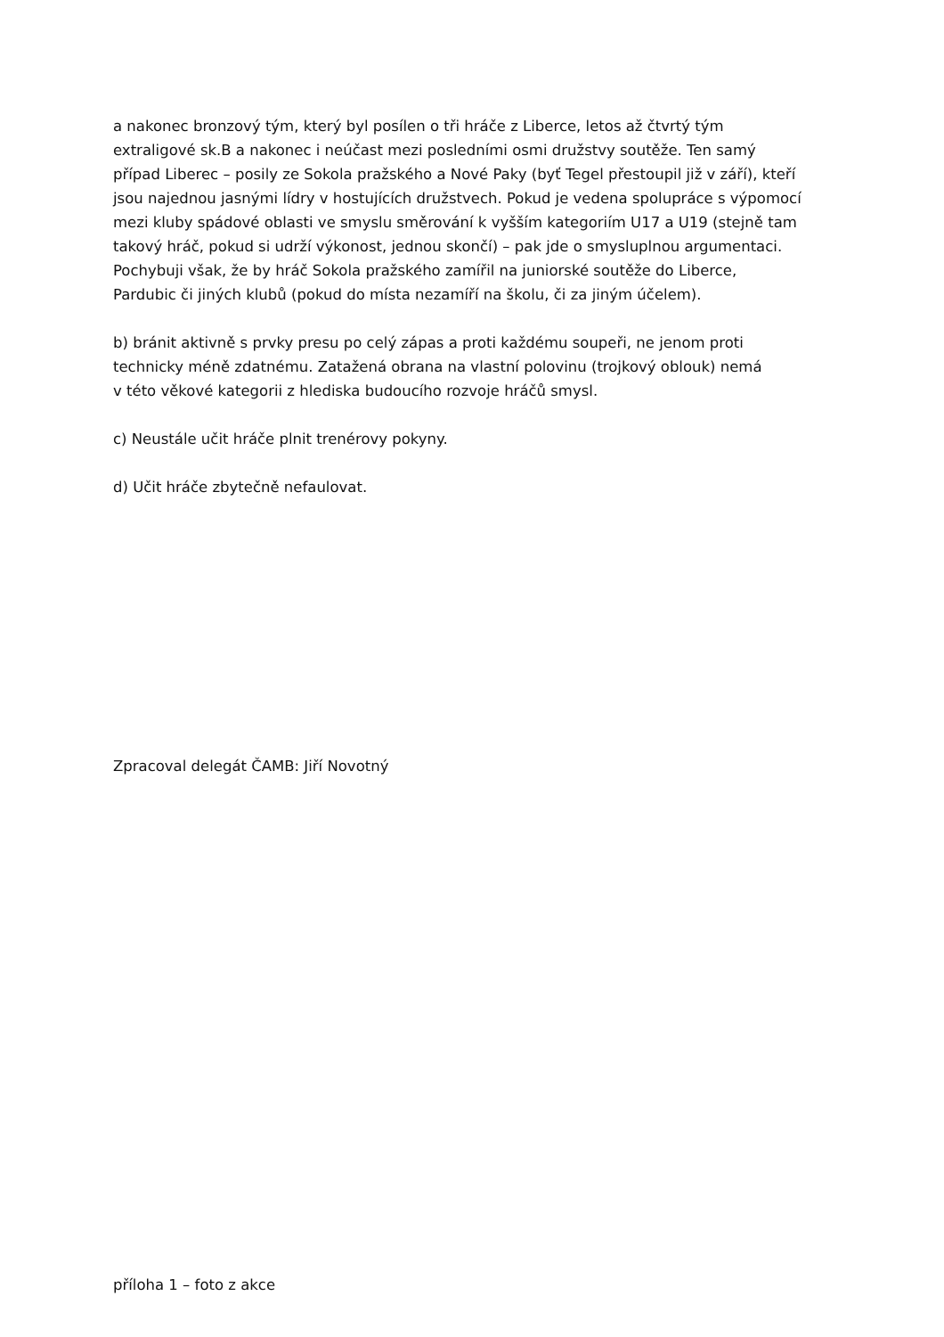a nakonec bronzový tým, který byl posílen o tři hráče z Liberce, letos až čtvrtý tým
extraligové sk.B a nakonec i neúčast mezi posledními osmi družstvy soutěže. Ten samý
případ Liberec – posily ze Sokola pražského a Nové Paky (byť Tegel přestoupil již v září), kteří
jsou najednou jasnými lídry v hostujících družstvech. Pokud je vedena spolupráce s výpomocí
mezi kluby spádové oblasti ve smyslu směrování k vyšším kategoriím U17 a U19 (stejně tam
takový hráč, pokud si udrží výkonost, jednou skončí) – pak jde o smysluplnou argumentaci.
Pochybuji však, že by hráč Sokola pražského zamířil na juniorské soutěže do Liberce,
Pardubic či jiných klubů (pokud do místa nezamíří na školu, či za jiným účelem).
b) bránit aktivně s prvky presu po celý zápas a proti každému soupeři, ne jenom proti
technicky méně zdatnému. Zatažená obrana na vlastní polovinu (trojkový oblouk) nemá
v této věkové kategorii z hlediska budoucího rozvoje hráčů smysl.
c) Neustále učit hráče plnit trenérovy pokyny.
d) Učit hráče zbytečně nefaulovat.
Zpracoval delegát ČAMB: Jiří Novotný
příloha 1 – foto z akce